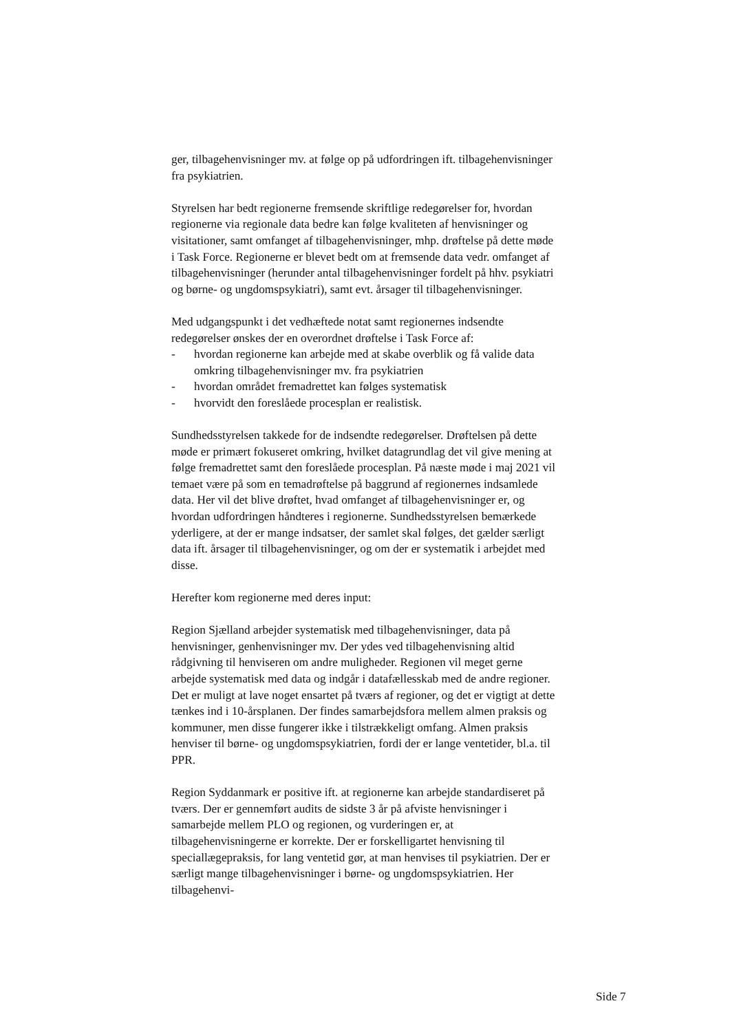ger, tilbagehenvisninger mv. at følge op på udfordringen ift. tilbagehenvisninger fra psykiatrien.
Styrelsen har bedt regionerne fremsende skriftlige redegørelser for, hvordan regionerne via regionale data bedre kan følge kvaliteten af henvisninger og visitationer, samt omfanget af tilbagehenvisninger, mhp. drøftelse på dette møde i Task Force. Regionerne er blevet bedt om at fremsende data vedr. omfanget af tilbagehenvisninger (herunder antal tilbagehenvisninger fordelt på hhv. psykiatri og børne- og ungdomspsykiatri), samt evt. årsager til tilbagehenvisninger.
Med udgangspunkt i det vedhæftede notat samt regionernes indsendte redegørelser ønskes der en overordnet drøftelse i Task Force af:
- hvordan regionerne kan arbejde med at skabe overblik og få valide data omkring tilbagehenvisninger mv. fra psykiatrien
- hvordan området fremadrettet kan følges systematisk
- hvorvidt den foreslåede procesplan er realistisk.
Sundhedsstyrelsen takkede for de indsendte redegørelser. Drøftelsen på dette møde er primært fokuseret omkring, hvilket datagrundlag det vil give mening at følge fremadrettet samt den foreslåede procesplan. På næste møde i maj 2021 vil temaet være på som en temadrøftelse på baggrund af regionernes indsamlede data. Her vil det blive drøftet, hvad omfanget af tilbagehenvisninger er, og hvordan udfordringen håndteres i regionerne. Sundhedsstyrelsen bemærkede yderligere, at der er mange indsatser, der samlet skal følges, det gælder særligt data ift. årsager til tilbagehenvisninger, og om der er systematik i arbejdet med disse.
Herefter kom regionerne med deres input:
Region Sjælland arbejder systematisk med tilbagehenvisninger, data på henvisninger, genhenvisninger mv. Der ydes ved tilbagehenvisning altid rådgivning til henviseren om andre muligheder. Regionen vil meget gerne arbejde systematisk med data og indgår i datafællesskab med de andre regioner. Det er muligt at lave noget ensartet på tværs af regioner, og det er vigtigt at dette tænkes ind i 10-årsplanen. Der findes samarbejdsfora mellem almen praksis og kommuner, men disse fungerer ikke i tilstrækkeligt omfang. Almen praksis henviser til børne- og ungdomspsykiatrien, fordi der er lange ventetider, bl.a. til PPR.
Region Syddanmark er positive ift. at regionerne kan arbejde standardiseret på tværs. Der er gennemført audits de sidste 3 år på afviste henvisninger i samarbejde mellem PLO og regionen, og vurderingen er, at tilbagehenvisningerne er korrekte. Der er forskelligartet henvisning til speciallægepraksis, for lang ventetid gør, at man henvises til psykiatrien. Der er særligt mange tilbagehenvisninger i børne- og ungdomspsykiatrien. Her tilbagehenvi-
Side 7